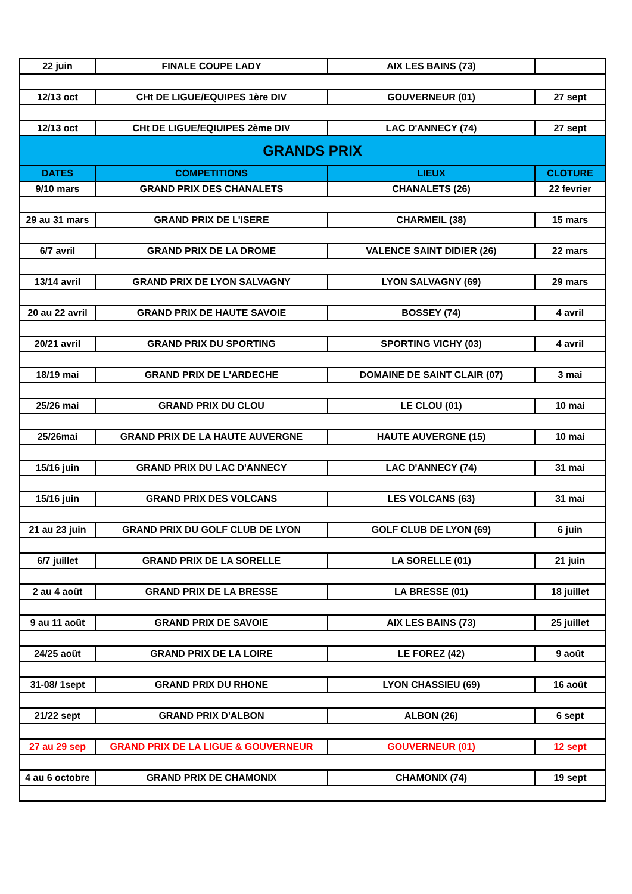| 22 juin | FINALE COUPE LADY | AIX LES BAINS (73) | |
| 12/13 oct | CHt DE LIGUE/EQUIPES 1ère DIV | GOUVERNEUR (01) | 27 sept |
| 12/13 oct | CHt DE LIGUE/EQIUIPES 2ème DIV | LAC D'ANNECY (74) | 27 sept |
| GRANDS PRIX | | | |
| DATES | COMPETITIONS | LIEUX | CLOTURE |
| 9/10 mars | GRAND PRIX DES CHANALETS | CHANALETS (26) | 22 fevrier |
| 29 au 31 mars | GRAND PRIX DE L'ISERE | CHARMEIL (38) | 15 mars |
| 6/7 avril | GRAND PRIX DE LA DROME | VALENCE SAINT DIDIER (26) | 22 mars |
| 13/14 avril | GRAND PRIX DE LYON SALVAGNY | LYON SALVAGNY (69) | 29 mars |
| 20 au 22 avril | GRAND PRIX DE HAUTE SAVOIE | BOSSEY (74) | 4 avril |
| 20/21 avril | GRAND PRIX DU SPORTING | SPORTING VICHY (03) | 4 avril |
| 18/19 mai | GRAND PRIX DE L'ARDECHE | DOMAINE DE SAINT CLAIR (07) | 3 mai |
| 25/26 mai | GRAND PRIX DU CLOU | LE CLOU (01) | 10 mai |
| 25/26mai | GRAND PRIX DE LA HAUTE AUVERGNE | HAUTE AUVERGNE (15) | 10 mai |
| 15/16 juin | GRAND PRIX DU LAC D'ANNECY | LAC D'ANNECY (74) | 31 mai |
| 15/16 juin | GRAND PRIX DES VOLCANS | LES VOLCANS (63) | 31 mai |
| 21 au 23 juin | GRAND PRIX DU GOLF CLUB DE LYON | GOLF CLUB DE LYON (69) | 6 juin |
| 6/7 juillet | GRAND PRIX DE LA SORELLE | LA SORELLE (01) | 21 juin |
| 2 au 4 août | GRAND PRIX DE LA BRESSE | LA BRESSE (01) | 18 juillet |
| 9 au 11 août | GRAND PRIX DE SAVOIE | AIX LES BAINS (73) | 25 juillet |
| 24/25 août | GRAND PRIX DE LA LOIRE | LE FOREZ (42) | 9 août |
| 31-08/ 1sept | GRAND PRIX DU RHONE | LYON CHASSIEU (69) | 16 août |
| 21/22 sept | GRAND PRIX D'ALBON | ALBON (26) | 6 sept |
| 27 au 29 sep | GRAND PRIX DE LA LIGUE & GOUVERNEUR | GOUVERNEUR (01) | 12 sept |
| 4 au 6 octobre | GRAND PRIX DE CHAMONIX | CHAMONIX (74) | 19 sept |